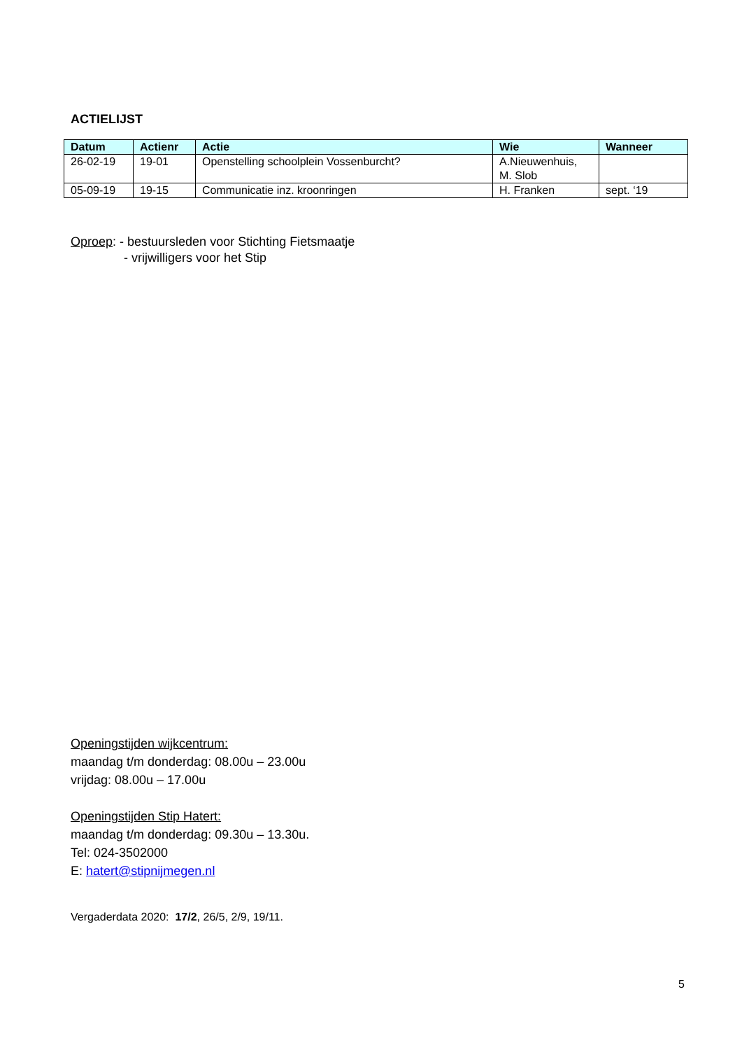ACTIELIJST
| Datum | Actienr | Actie | Wie | Wanneer |
| --- | --- | --- | --- | --- |
| 26-02-19 | 19-01 | Openstelling schoolplein Vossenburcht? | A.Nieuwenhuis, M. Slob | |
| 05-09-19 | 19-15 | Communicatie inz. kroonringen | H. Franken | sept. ‘19 |
Oproep: - bestuursleden voor Stichting Fietsmaatje
- vrijwilligers voor het Stip
Openingstijden wijkcentrum:
maandag t/m donderdag: 08.00u – 23.00u
vrijdag: 08.00u – 17.00u
Openingstijden Stip Hatert:
maandag t/m donderdag: 09.30u – 13.30u.
Tel: 024-3502000
E: hatert@stipnijmegen.nl
Vergaderdata 2020: 17/2, 26/5, 2/9, 19/11.
5